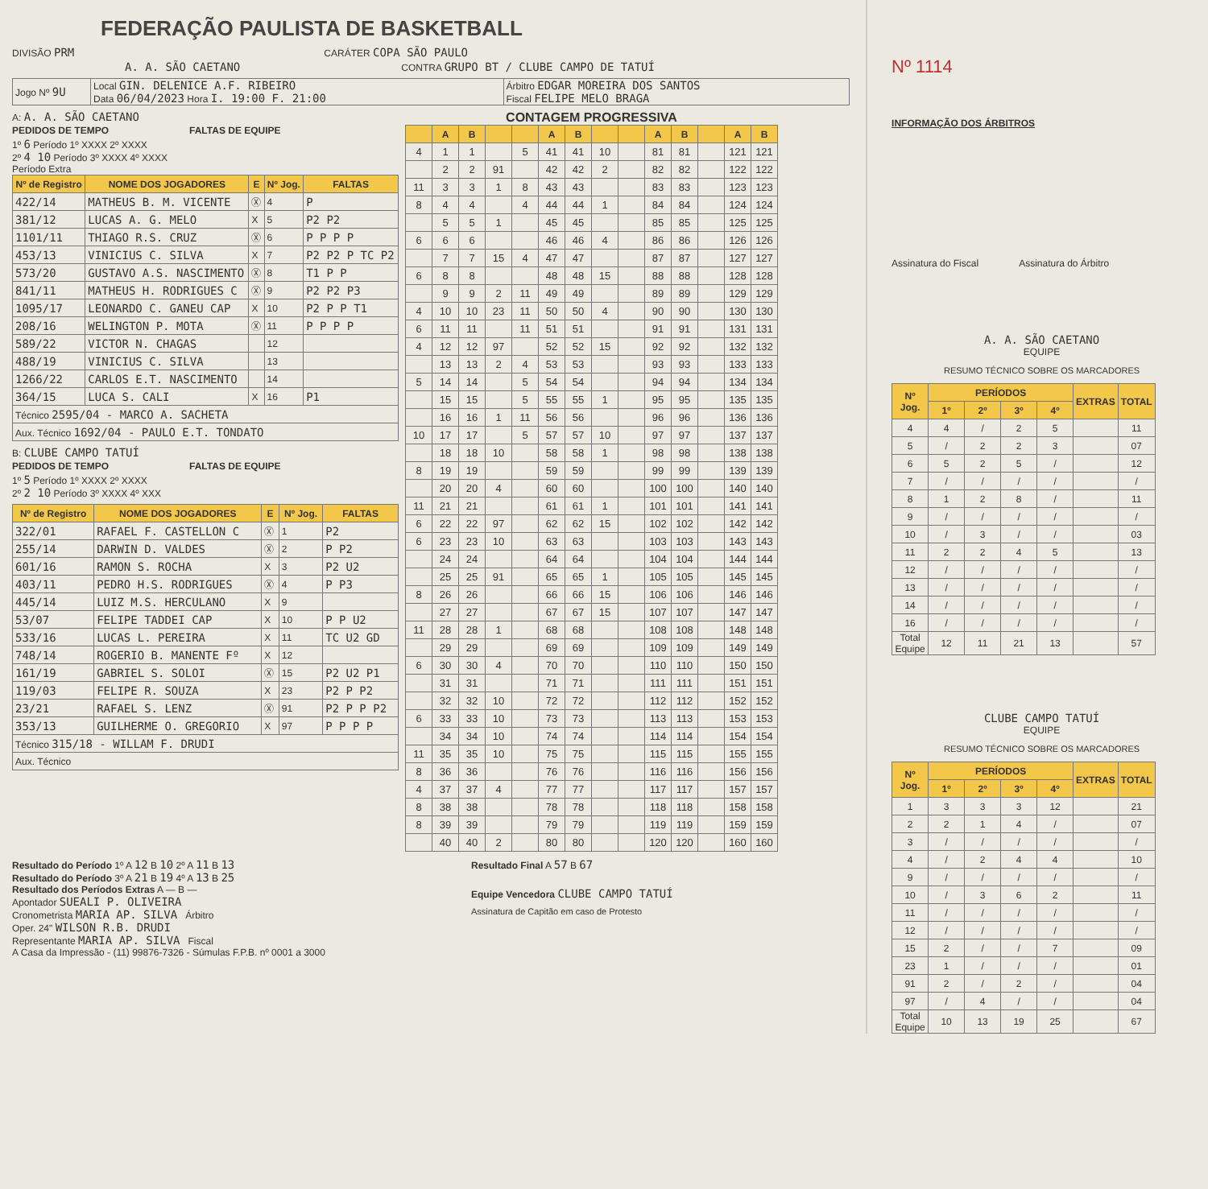FEDERAÇÃO PAULISTA DE BASKETBALL
DIVISÃO PRM CARÁTER COPA SÃO PAULO
A. A. SÃO CAETANO CONTRA GRUPO BT / CLUBE CAMPO DE TATUÍ
| Jogo Nº 9U | Local GIN. DELENICE A.F. RIBEIRO Data 06/04/2023 Hora I. 19:00 F. 21:00 | Árbitro EDGAR MOREIRA DOS SANTOS Fiscal FELIPE MELO BRAGA |
A: A. A. SÃO CAETANO
PEDIDOS DE TEMPO FALTAS DE EQUIPE
1º 6 Período 1º XXXX 2º XXXX
2º 4 10 Período 3º XXXX 4º XXXX
Período Extra
| Nº de Registro | NOME DOS JOGADORES | E | Nº Jog. | FALTAS |
| --- | --- | --- | --- | --- |
| 422/14 | MATHEUS B. M. VICENTE | Ⓧ | 4 | P |
| 381/12 | LUCAS A. G. MELO | X | 5 | P2 P2 |
| 1101/11 | THIAGO R.S. CRUZ | Ⓧ | 6 | P P P P |
| 453/13 | VINICIUS C. SILVA | X | 7 | P2 P2 P TC P2 |
| 573/20 | GUSTAVO A.S. NASCIMENTO | Ⓧ | 8 | T1 P P |
| 841/11 | MATHEUS H. RODRIGUES C | Ⓧ | 9 | P2 P2 P3 |
| 1095/17 | LEONARDO C. GANEU CAP | X | 10 | P2 P P T1 |
| 208/16 | WELINGTON P. MOTA | Ⓧ | 11 | P P P P |
| 589/22 | VICTOR N. CHAGAS | | 12 | |
| 488/19 | VINICIUS C. SILVA | | 13 | |
| 1266/22 | CARLOS E.T. NASCIMENTO | | 14 | |
| 364/15 | LUCA S. CALI | X | 16 | P1 |
| Técnico 2595/04 - MARCO A. SACHETA | | | | |
| Aux. Técnico 1692/04 - PAULO E.T. TONDATO | | | | |
B: CLUBE CAMPO TATUÍ
PEDIDOS DE TEMPO FALTAS DE EQUIPE
1º 5 Período 1º XXXX 2º XXXX
2º 2 10 Período 3º XXXX 4º XXX
| Nº de Registro | NOME DOS JOGADORES | E | Nº Jog. | FALTAS |
| --- | --- | --- | --- | --- |
| 322/01 | RAFAEL F. CASTELLON C | Ⓧ | 1 | P2 |
| 255/14 | DARWIN D. VALDES | Ⓧ | 2 | P P2 |
| 601/16 | RAMON S. ROCHA | X | 3 | P2 U2 |
| 403/11 | PEDRO H.S. RODRIGUES | Ⓧ | 4 | P P3 |
| 445/14 | LUIZ M.S. HERCULANO | X | 9 | |
| 53/07 | FELIPE TADDEI CAP | X | 10 | P P U2 |
| 533/16 | LUCAS L. PEREIRA | X | 11 | TC U2 GD |
| 748/14 | ROGERIO B. MANENTE Fº | X | 12 | |
| 161/19 | GABRIEL S. SOLOI | Ⓧ | 15 | P2 U2 P1 |
| 119/03 | FELIPE R. SOUZA | X | 23 | P2 P P2 |
| 23/21 | RAFAEL S. LENZ | Ⓧ | 91 | P2 P P P2 |
| 353/13 | GUILHERME O. GREGORIO | X | 97 | P P P P |
| Técnico 315/18 - WILLAM F. DRUDI | | | | |
| Aux. Técnico | | | | |
CONTAGEM PROGRESSIVA
| | A | B | | | A | B | | | A | B | | A | B |
| --- | --- | --- | --- | --- | --- | --- | --- | --- | --- | --- | --- | --- | --- |
| 4 | 1 | 1 | | 5 | 41 | 41 | 10 | | 81 | 81 | | 121 | 121 |
| | 2 | 2 | 91 | | 42 | 42 | 2 | | 82 | 82 | | 122 | 122 |
| 11 | 3 | 3 | 1 | 8 | 43 | 43 | | | 83 | 83 | | 123 | 123 |
| 8 | 4 | 4 | | 4 | 44 | 44 | 1 | | 84 | 84 | | 124 | 124 |
| | 5 | 5 | 1 | | 45 | 45 | | | 85 | 85 | | 125 | 125 |
| 6 | 6 | 6 | | | 46 | 46 | 4 | | 86 | 86 | | 126 | 126 |
| | 7 | 7 | 15 | 4 | 47 | 47 | | | 87 | 87 | | 127 | 127 |
| 6 | 8 | 8 | | | 48 | 48 | 15 | | 88 | 88 | | 128 | 128 |
| | 9 | 9 | 2 | 11 | 49 | 49 | | | 89 | 89 | | 129 | 129 |
| 4 | 10 | 10 | 23 | 11 | 50 | 50 | 4 | | 90 | 90 | | 130 | 130 |
| 6 | 11 | 11 | | 11 | 51 | 51 | | | 91 | 91 | | 131 | 131 |
| 4 | 12 | 12 | 97 | | 52 | 52 | 15 | | 92 | 92 | | 132 | 132 |
| | 13 | 13 | 2 | 4 | 53 | 53 | | | 93 | 93 | | 133 | 133 |
| 5 | 14 | 14 | | 5 | 54 | 54 | | | 94 | 94 | | 134 | 134 |
| | 15 | 15 | | 5 | 55 | 55 | 1 | | 95 | 95 | | 135 | 135 |
| | 16 | 16 | 1 | 11 | 56 | 56 | | | 96 | 96 | | 136 | 136 |
| 10 | 17 | 17 | | 5 | 57 | 57 | 10 | | 97 | 97 | | 137 | 137 |
| | 18 | 18 | 10 | | 58 | 58 | 1 | | 98 | 98 | | 138 | 138 |
| 8 | 19 | 19 | | | 59 | 59 | | | 99 | 99 | | 139 | 139 |
| | 20 | 20 | 4 | | 60 | 60 | | | 100 | 100 | | 140 | 140 |
| 11 | 21 | 21 | | | 61 | 61 | 1 | | 101 | 101 | | 141 | 141 |
| 6 | 22 | 22 | 97 | | 62 | 62 | 15 | | 102 | 102 | | 142 | 142 |
| 6 | 23 | 23 | 10 | | 63 | 63 | | | 103 | 103 | | 143 | 143 |
| | 24 | 24 | | | 64 | 64 | | | 104 | 104 | | 144 | 144 |
| | 25 | 25 | 91 | | 65 | 65 | 1 | | 105 | 105 | | 145 | 145 |
| 8 | 26 | 26 | | | 66 | 66 | 15 | | 106 | 106 | | 146 | 146 |
| | 27 | 27 | | | 67 | 67 | 15 | | 107 | 107 | | 147 | 147 |
| 11 | 28 | 28 | 1 | | 68 | 68 | | | 108 | 108 | | 148 | 148 |
| | 29 | 29 | | | 69 | 69 | | | 109 | 109 | | 149 | 149 |
| 6 | 30 | 30 | 4 | | 70 | 70 | | | 110 | 110 | | 150 | 150 |
| | 31 | 31 | | | 71 | 71 | | | 111 | 111 | | 151 | 151 |
| | 32 | 32 | 10 | | 72 | 72 | | | 112 | 112 | | 152 | 152 |
| 6 | 33 | 33 | 10 | | 73 | 73 | | | 113 | 113 | | 153 | 153 |
| | 34 | 34 | 10 | | 74 | 74 | | | 114 | 114 | | 154 | 154 |
| 11 | 35 | 35 | 10 | | 75 | 75 | | | 115 | 115 | | 155 | 155 |
| 8 | 36 | 36 | | | 76 | 76 | | | 116 | 116 | | 156 | 156 |
| 4 | 37 | 37 | 4 | | 77 | 77 | | | 117 | 117 | | 157 | 157 |
| 8 | 38 | 38 | | | 78 | 78 | | | 118 | 118 | | 158 | 158 |
| 8 | 39 | 39 | | | 79 | 79 | | | 119 | 119 | | 159 | 159 |
| | 40 | 40 | 2 | | 80 | 80 | | | 120 | 120 | | 160 | 160 |
Resultado do Período 1º A 12 B 10 2º A 11 B 13
Resultado do Período 3º A 21 B 19 4º A 13 B 25
Resultado dos Períodos Extras A — B —
Apontador SUEALI P. OLIVEIRA
Cronometrista MARIA AP. SILVA Árbitro
Oper. 24" WILSON R.B. DRUDI
Representante MARIA AP. SILVA Fiscal
A Casa da Impressão - (11) 99876-7326 - Súmulas F.P.B. nº 0001 a 3000
Resultado Final A 57 B 67
Equipe Vencedora CLUBE CAMPO TATUÍ
Assinatura de Capitão em caso de Protesto
Nº 1114
INFORMAÇÃO DOS ÁRBITROS
Assinatura do Fiscal Assinatura do Árbitro
A. A. SÃO CAETANO
EQUIPE
RESUMO TÉCNICO SOBRE OS MARCADORES
| Nº Jog. | PERÍODOS | | | | EXTRAS | TOTAL |
| --- | --- | --- | --- | --- | --- | --- |
| | 1º | 2º | 3º | 4º | | |
| 4 | 4 | / | 2 | 5 | | 11 |
| 5 | / | 2 | 2 | 3 | | 07 |
| 6 | 5 | 2 | 5 | / | | 12 |
| 7 | / | / | / | / | | / |
| 8 | 1 | 2 | 8 | / | | 11 |
| 9 | / | / | / | / | | / |
| 10 | / | 3 | / | / | | 03 |
| 11 | 2 | 2 | 4 | 5 | | 13 |
| 12 | / | / | / | / | | / |
| 13 | / | / | / | / | | / |
| 14 | / | / | / | / | | / |
| 16 | / | / | / | / | | / |
| Total Equipe | 12 | 11 | 21 | 13 | | 57 |
CLUBE CAMPO TATUÍ
EQUIPE
RESUMO TÉCNICO SOBRE OS MARCADORES
| Nº Jog. | PERÍODOS | | | | EXTRAS | TOTAL |
| --- | --- | --- | --- | --- | --- | --- |
| | 1º | 2º | 3º | 4º | | |
| 1 | 3 | 3 | 3 | 12 | | 21 |
| 2 | 2 | 1 | 4 | / | | 07 |
| 3 | / | / | / | / | | / |
| 4 | / | 2 | 4 | 4 | | 10 |
| 9 | / | / | / | / | | / |
| 10 | / | 3 | 6 | 2 | | 11 |
| 11 | / | / | / | / | | / |
| 12 | / | / | / | / | | / |
| 15 | 2 | / | / | 7 | | 09 |
| 23 | 1 | / | / | / | | 01 |
| 91 | 2 | / | 2 | / | | 04 |
| 97 | / | 4 | / | / | | 04 |
| Total Equipe | 10 | 13 | 19 | 25 | | 67 |